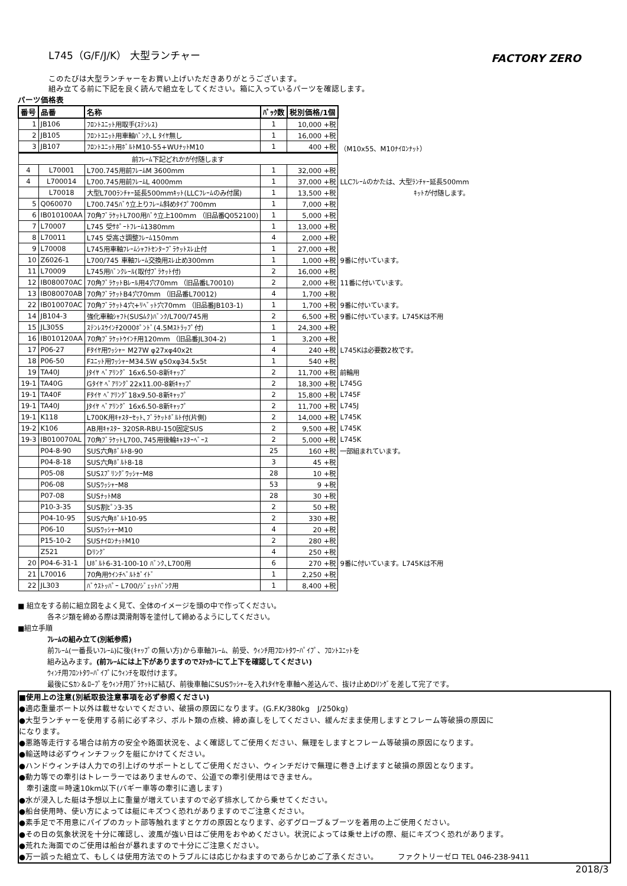FACTORY ZERO
L745（G/F/J/K） 大型ランチャー
このたびは大型ランチャーをお買い上げいただきありがとうございます。
組み立てる前に下記を良く読んで組立をしてください。箱に入っているパーツを確認します。
パーツ価格表
| 番号 | 品番 | 名称 | ﾊﾟｯｸ数 | 税別価格/1個 | |
| 1 | JB106 | ﾌﾛﾝﾄﾕﾆｯﾄ用取手(ｽﾃﾝﾚｽ) | 1 | 10,000 +税 | |
| 2 | JB105 | ﾌﾛﾝﾄﾕﾆｯﾄ用車軸ﾊﾞﾝｸ､L ﾀｲﾔ無し | 1 | 16,000 +税 | |
| 3 | JB107 | ﾌﾛﾝﾄﾕﾆｯﾄ用ﾎﾞﾙﾄM10-55+WUﾅｯﾄM10 | 1 | 400 +税 | （M10x55、M10ﾅｲﾛﾝﾅｯﾄ） |
| 前ﾌﾚｰﾑ下記どれかが付随します | | | | | |
| 4 | L70001 | L700.745用前ﾌﾚｰﾑM 3600mm | 1 | 32,000 +税 | |
| 4 | L700014 | L700.745用前ﾌﾚｰﾑL 4000mm | 1 | 37,000 +税 | LLCﾌﾚｰﾑのかたは、大型ﾗﾝﾁｬｰ延長500mm |
| | L70018 | 大型L700ﾗﾝﾁｬｰ延長500mmｷｯﾄ(LLCﾌﾚｰﾑのみ付属) | 1 | 13,500 +税 | ｷｯﾄが付随します。 |
| 5 | Q060070 | L700.745ﾊﾞｳ立上りﾌﾚｰﾑ斜めﾀｲﾌﾟ700mm | 1 | 7,000 +税 | |
| 6 | IB010100AA | 70角ﾌﾞﾗｹｯﾄL700用ﾊﾞｳ立上100mm （旧品番Q052100) | 1 | 5,000 +税 | |
| 7 | L70007 | L745 受ｻﾎﾟｰﾄﾌﾚｰﾑ1380mm | 1 | 13,000 +税 | |
| 8 | L70011 | L745 受高さ調整ﾌﾚｰﾑ150mm | 4 | 2,000 +税 | |
| 9 | L70008 | L745用車軸ﾌﾚｰﾑｼｬﾌﾄｾﾝﾀｰﾌﾞﾗｹｯﾄｽﾚ止付 | 1 | 27,000 +税 | |
| 10 | Z6026-1 | L700/745 車軸ﾌﾚｰﾑ交換用ｽﾚ止め300mm | 1 | 1,000 +税 | 9番に付いています。 |
| 11 | L70009 | L745用ﾊﾞﾝｸﾚｰﾙ(取付ﾌﾞﾗｹｯﾄ付) | 2 | 16,000 +税 | |
| 12 | IB080070AC | 70角ﾌﾞﾗｹｯﾄBﾚｰﾙ用4穴70mm （旧品番L70010) | 2 | 2,000 +税 | 11番に付いています。 |
| 13 | IB080070AB | 70角ﾌﾞﾗｹｯﾄB4穴70mm （旧品番L70012) | 4 | 1,700 +税 | |
| 22 | IB010070AC | 70角ﾌﾞﾗｹｯﾄ4穴+ﾘﾍﾞｯﾄ穴70mm （旧品番JB103-1) | 1 | 1,700 +税 | 9番に付いています。 |
| 14 | JB104-3 | 強化車軸ｼｬﾌﾄ(SUSﾑｸ)ﾊﾞﾝｸ/L700/745用 | 2 | 6,500 +税 | 9番に付いています。L745Kは不用 |
| 15 | JL305S | ｽﾃﾝﾚｽｳｲﾝﾁ2000ﾎﾟﾝﾄﾞ(4.5Mｽﾄﾗｯﾌﾟ付) | 1 | 24,300 +税 | |
| 16 | IB010120AA | 70角ﾌﾞﾗｹｯﾄｳｲﾝﾁ用120mm （旧品番JL304-2) | 1 | 3,200 +税 | |
| 17 | P06-27 | Fﾀｲﾔ用ﾜｯｼｬｰ M27W φ27xφ40x2t | 4 | 240 +税 | L745Kは必要数2枚です。 |
| 18 | P06-50 | Fﾕﾆｯﾄ用ﾜｯｼｬｰM34.5W φ50xφ34.5x5t | 1 | 540 +税 | |
| 19 | TA40J | Jﾀｲﾔ ﾍﾞｱﾘﾝｸﾞ 16x6.50-8新ｷｬｯﾌﾟ | 2 | 11,700 +税 | 前輪用 |
| 19-1 | TA40G | Gﾀｲﾔ ﾍﾞｱﾘﾝｸﾞ22x11.00-8新ｷｬｯﾌﾟ | 2 | 18,300 +税 | L745G |
| 19-1 | TA40F | Fﾀｲﾔ ﾍﾞｱﾘﾝｸﾞ18x9.50-8新ｷｬｯﾌﾟ | 2 | 15,800 +税 | L745F |
| 19-1 | TA40J | Jﾀｲﾔ ﾍﾞｱﾘﾝｸﾞ 16x6.50-8新ｷｬｯﾌﾟ | 2 | 11,700 +税 | L745J |
| 19-1 | K118 | L700K用ｷｬｽﾀｰｾｯﾄ､ﾌﾞﾗｹｯﾄﾎﾞﾙﾄ付(片側) | 2 | 14,000 +税 | L745K |
| 19-2 | K106 | AB用ｷｬｽﾀｰ 320SR-RBU-150固定SUS | 2 | 9,500 +税 | L745K |
| 19-3 | IB010070AL | 70角ﾌﾞﾗｹｯﾄL700､745用後輪ｷｬｽﾀｰﾍﾞｰｽ | 2 | 5,000 +税 | L745K |
| | P04-8-90 | SUS六角ﾎﾞﾙﾄ8-90 | 25 | 160 +税 | 一部組まれています。 |
| | P04-8-18 | SUS六角ﾎﾞﾙﾄ8-18 | 3 | 45 +税 | |
| | P05-08 | SUSｽﾌﾟﾘﾝｸﾞﾜｯｼｬｰM8 | 28 | 10 +税 | |
| | P06-08 | SUSﾜｯｼｬｰM8 | 53 | 9 +税 | |
| | P07-08 | SUSﾅｯﾄM8 | 28 | 30 +税 | |
| | P10-3-35 | SUS割ﾋﾟﾝ3-35 | 2 | 50 +税 | |
| | P04-10-95 | SUS六角ﾎﾞﾙﾄ10-95 | 2 | 330 +税 | |
| | P06-10 | SUSﾜｯｼｬｰM10 | 4 | 20 +税 | |
| | P15-10-2 | SUSﾅｲﾛﾝﾅｯﾄM10 | 2 | 280 +税 | |
| | Z521 | Dﾘﾝｸﾞ | 4 | 250 +税 | |
| 20 | P04-6-31-1 | Uﾎﾞﾙﾄ6-31-100-10 ﾊﾞﾝｸ､L700用 | 6 | 270 +税 | 9番に付いています。L745Kは不用 |
| 21 | L70016 | 70角用ｳｲﾝﾁﾍﾞﾙﾄｶﾞｲﾄﾞ | 1 | 2,250 +税 | |
| 22 | JL303 | ﾊﾞｳｽﾄｯﾊﾟｰ L700/ｼﾞｪｯﾄﾊﾞﾝｸ用 | 1 | 8,400 +税 | |
■ 組立をする前に組立図をよく見て、全体のイメージを頭の中で作ってください。
各ネジ類を締める際は潤滑剤等を塗付して締めるようにしてください。
■組立手順
ﾌﾚｰﾑの組み立て(別紙参照)
前ﾌﾚｰﾑ(一番長いﾌﾚｰﾑ)に後(ｷｬｯﾌﾟの無い方)から車軸ﾌﾚｰﾑ、前受、ｳｨﾝﾁ用ﾌﾛﾝﾄﾀﾜｰﾊﾟｲﾌﾟ、ﾌﾛﾝﾄﾕﾆｯﾄを
組み込みます。(前ﾌﾚｰﾑには上下がありますのでｽﾃｯｶｰにて上下を確認してください)
ｳｨﾝﾁ用ﾌﾛﾝﾄﾀﾜｰﾊﾟｲﾌﾟにｳｨﾝﾁを取付けます。
最後にSｶﾝ＆ﾛｰﾌﾟをｳｨﾝﾁ用ﾌﾞﾗｹｯﾄに結び、前後車軸にSUSﾜｯｼｬｰを入れﾀｲﾔを車軸へ差込んで、抜け止めDﾘﾝｸﾞを差して完了です。
■使用上の注意(別紙取扱注意事項を必ず参照ください)
●適応重量ボート以外は載せないでください、破損の原因になります。(G.F.K/380kg　J/250kg)
●大型ランチャーを使用する前に必ずネジ、ボルト類の点検、締め直しをしてください、緩んだまま使用しますとフレーム等破損の原因に
になります。
●悪路等走行する場合は前方の安全や路面状況を、よく確認してご使用ください、無理をしますとフレーム等破損の原因になります。
●輸送時は必ずウィンチフックを艇にかけてください。
●ハンドウィンチは人力での引上げのサポートとしてご使用ください、ウィンチだけで無理に巻き上げますと破損の原因となります。
●動力等での牽引はトレーラーではありませんので、公道での牽引使用はできません。
　牽引速度＝時速10km以下(バギー車等の牽引に適します)
●水が浸入した艇は予想以上に重量が増えていますので必ず排水してから乗せてください。
●船台使用時、使い方によっては艇にキズつく恐れがありますのでご注意ください。
●素手足で不用意にパイプのカット部等触れますとケガの原因となります、必ずグローブ＆ブーツを着用の上ご使用ください。
●その日の気象状況を十分に確認し、波風が強い日はご使用をおやめください。状況によっては乗せ上げの際、艇にキズつく恐れがあります。
●荒れた海面でのご使用は船台が暴れますので十分にご注意ください。
●万一誤った組立て、もしくは使用方法でのトラブルには応じかねますのであらかじめご了承ください。　　　ファクトリーゼロ TEL 046-238-9411
2018/3